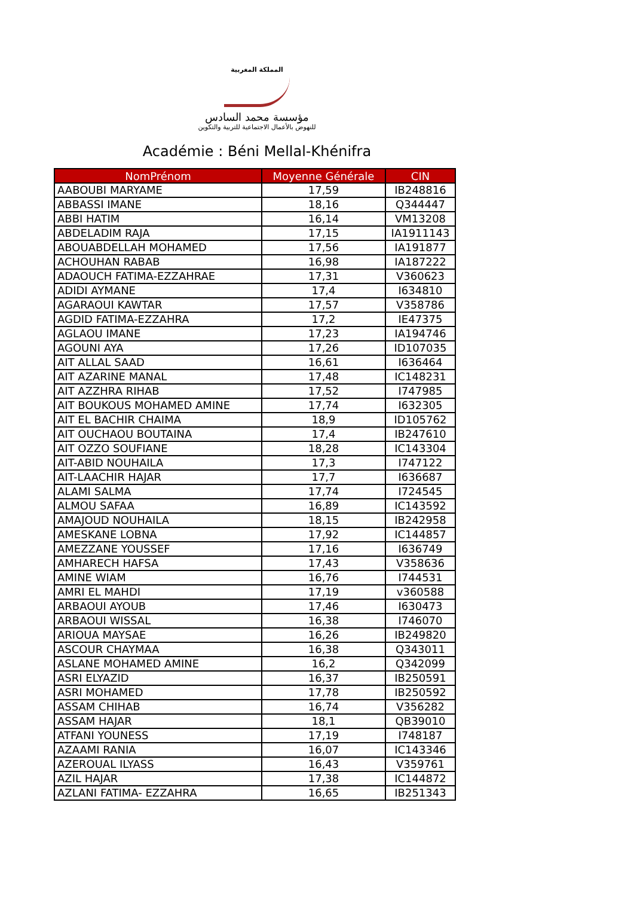المملكة المغربية
مؤسسة محمد السادس
للنهوض بالأعمال الاجتماعية للتربية والتكوين
Académie : Béni Mellal-Khénifra
| NomPrénom | Moyenne Générale | CIN |
| --- | --- | --- |
| AABOUBI MARYAME | 17,59 | IB248816 |
| ABBASSI IMANE | 18,16 | Q344447 |
| ABBI HATIM | 16,14 | VM13208 |
| ABDELADIM RAJA | 17,15 | IA1911143 |
| ABOUABDELLAH MOHAMED | 17,56 | IA191877 |
| ACHOUHAN RABAB | 16,98 | IA187222 |
| ADAOUCH FATIMA-EZZAHRAE | 17,31 | V360623 |
| ADIDI AYMANE | 17,4 | I634810 |
| AGARAOUI KAWTAR | 17,57 | V358786 |
| AGDID FATIMA-EZZAHRA | 17,2 | IE47375 |
| AGLAOU IMANE | 17,23 | IA194746 |
| AGOUNI AYA | 17,26 | ID107035 |
| AIT ALLAL SAAD | 16,61 | I636464 |
| AIT AZARINE MANAL | 17,48 | IC148231 |
| AIT AZZHRA RIHAB | 17,52 | I747985 |
| AIT BOUKOUS MOHAMED AMINE | 17,74 | I632305 |
| AIT EL BACHIR CHAIMA | 18,9 | ID105762 |
| AIT OUCHAOU BOUTAINA | 17,4 | IB247610 |
| AIT OZZO SOUFIANE | 18,28 | IC143304 |
| AIT-ABID NOUHAILA | 17,3 | I747122 |
| AIT-LAACHIR HAJAR | 17,7 | I636687 |
| ALAMI SALMA | 17,74 | I724545 |
| ALMOU SAFAA | 16,89 | IC143592 |
| AMAJOUD NOUHAILA | 18,15 | IB242958 |
| AMESKANE LOBNA | 17,92 | IC144857 |
| AMEZZANE YOUSSEF | 17,16 | I636749 |
| AMHARECH HAFSA | 17,43 | V358636 |
| AMINE WIAM | 16,76 | I744531 |
| AMRI EL MAHDI | 17,19 | v360588 |
| ARBAOUI AYOUB | 17,46 | I630473 |
| ARBAOUI WISSAL | 16,38 | I746070 |
| ARIOUA MAYSAE | 16,26 | IB249820 |
| ASCOUR CHAYMAA | 16,38 | Q343011 |
| ASLANE MOHAMED AMINE | 16,2 | Q342099 |
| ASRI ELYAZID | 16,37 | IB250591 |
| ASRI MOHAMED | 17,78 | IB250592 |
| ASSAM CHIHAB | 16,74 | V356282 |
| ASSAM HAJAR | 18,1 | QB39010 |
| ATFANI YOUNESS | 17,19 | I748187 |
| AZAAMI RANIA | 16,07 | IC143346 |
| AZEROUAL ILYASS | 16,43 | V359761 |
| AZIL HAJAR | 17,38 | IC144872 |
| AZLANI FATIMA- EZZAHRA | 16,65 | IB251343 |